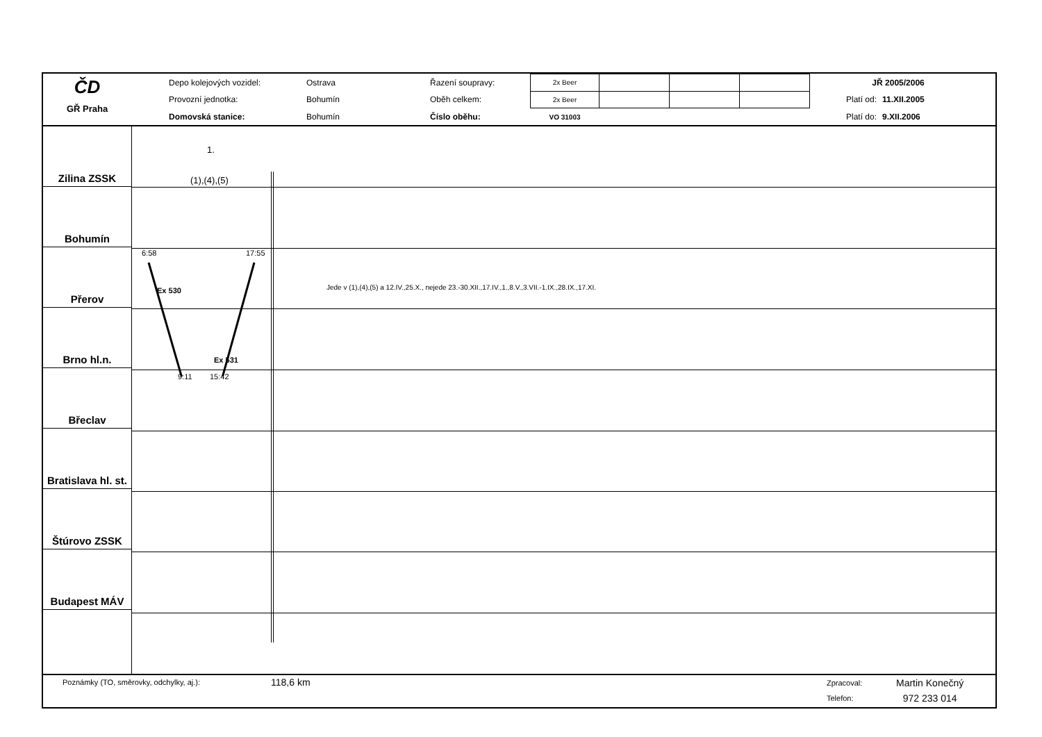ČD
GŘ Praha
| Depo kolejových vozidel: | Ostrava | Řazení soupravy: | 2x Beer | | | | | JŘ 2005/2006 | |
| Provozní jednotka: | Bohumín | Oběh celkem: | 2x Beer | | | | | Platí od: | 11.XII.2005 |
| Domovská stanice: | Bohumín | Číslo oběhu: | VO 31003 | | | | | Platí do: | 9.XII.2006 |
Zilina ZSSK
Bohumín
Přerov
Brno hl.n.
Břeclav
Bratislava hl. st.
Štúrovo ZSSK
Budapest MÁV
1.
(1),(4),(5)
6:58 17:55
Ex 530
Ex 531
9:11 15:42
Jede v (1),(4),(5) a 12.IV.,25.X., nejede 23.-30.XII.,17.IV.,1.,8.V.,3.VII.-1.IX.,28.IX.,17.XI.
Poznámky (TO, směrovky, odchylky, aj.):
118,6 km
Zpracoval:
Telefon:
Martin Konečný
972 233 014